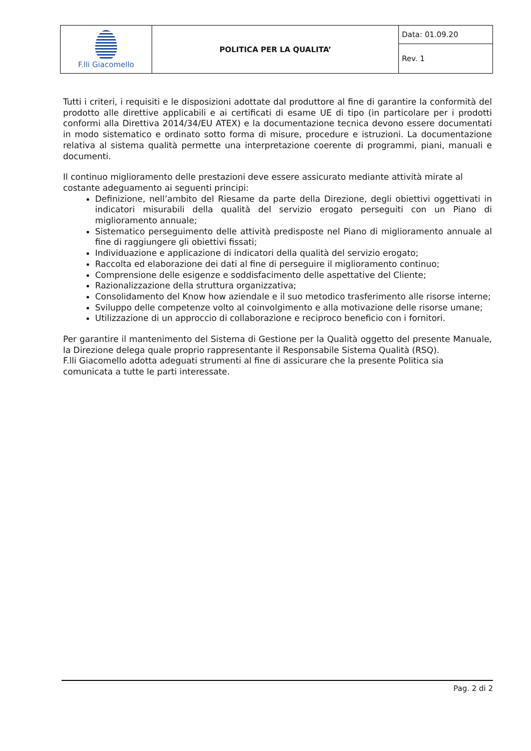| F.lli Giacomello | POLITICA PER LA QUALITA’ | Data: 01.09.20 |
| | | Rev. 1 |
Tutti i criteri, i requisiti e le disposizioni adottate dal produttore al fine di garantire la conformità del prodotto alle direttive applicabili e ai certificati di esame UE di tipo (in particolare per i prodotti conformi alla Direttiva 2014/34/EU ATEX) e la documentazione tecnica devono essere documentati in modo sistematico e ordinato sotto forma di misure, procedure e istruzioni. La documentazione relativa al sistema qualità permette una interpretazione coerente di programmi, piani, manuali e documenti.
Il continuo miglioramento delle prestazioni deve essere assicurato mediante attività mirate al costante adeguamento ai seguenti principi:
Definizione, nell’ambito del Riesame da parte della Direzione, degli obiettivi oggettivati in indicatori misurabili della qualità del servizio erogato perseguiti con un Piano di miglioramento annuale;
Sistematico perseguimento delle attività predisposte nel Piano di miglioramento annuale al fine di raggiungere gli obiettivi fissati;
Individuazione e applicazione di indicatori della qualità del servizio erogato;
Raccolta ed elaborazione dei dati al fine di perseguire il miglioramento continuo;
Comprensione delle esigenze e soddisfacimento delle aspettative del Cliente;
Razionalizzazione della struttura organizzativa;
Consolidamento del Know how aziendale e il suo metodico trasferimento alle risorse interne;
Sviluppo delle competenze volto al coinvolgimento e alla motivazione delle risorse umane;
Utilizzazione di un approccio di collaborazione e reciproco beneficio con i fornitori.
Per garantire il mantenimento del Sistema di Gestione per la Qualità oggetto del presente Manuale, la Direzione delega quale proprio rappresentante il Responsabile Sistema Qualità (RSQ).
F.lli Giacomello adotta adeguati strumenti al fine di assicurare che la presente Politica sia comunicata a tutte le parti interessate.
Pag. 2 di 2